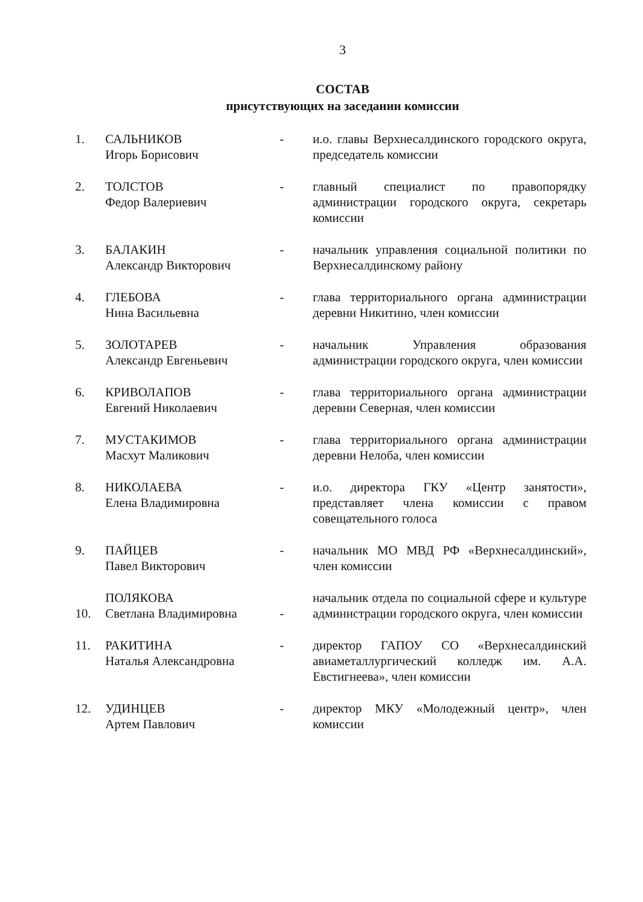3
СОСТАВ
присутствующих на заседании комиссии
| 1. | САЛЬНИКОВ Игорь Борисович | - | и.о. главы Верхнесалдинского городского округа, председатель комиссии |
| 2. | ТОЛСТОВ Федор Валериевич | - | главный специалист по правопорядку администрации городского округа, секретарь комиссии |
| 3. | БАЛАКИН Александр Викторович | - | начальник управления социальной политики по Верхнесалдинскому району |
| 4. | ГЛЕБОВА Нина Васильевна | - | глава территориального органа администрации деревни Никитино, член комиссии |
| 5. | ЗОЛОТАРЕВ Александр Евгеньевич | - | начальник Управления образования администрации городского округа, член комиссии |
| 6. | КРИВОЛАПОВ Евгений Николаевич | - | глава территориального органа администрации деревни Северная, член комиссии |
| 7. | МУСТАКИМОВ Масхут Маликович | - | глава территориального органа администрации деревни Нелоба, член комиссии |
| 8. | НИКОЛАЕВА Елена Владимировна | - | и.о. директора ГКУ «Центр занятости», представляет члена комиссии с правом совещательного голоса |
| 9. | ПАЙЦЕВ Павел Викторович | - | начальник МО МВД РФ «Верхнесалдинский», член комиссии |
| 10. | ПОЛЯКОВА Светлана Владимировна | - | начальник отдела по социальной сфере и культуре администрации городского округа, член комиссии |
| 11. | РАКИТИНА Наталья Александровна | - | директор ГАПОУ СО «Верхнесалдинский авиаметаллургический колледж им. А.А. Евстигнеева», член комиссии |
| 12. | УДИНЦЕВ Артем Павлович | - | директор МКУ «Молодежный центр», член комиссии |